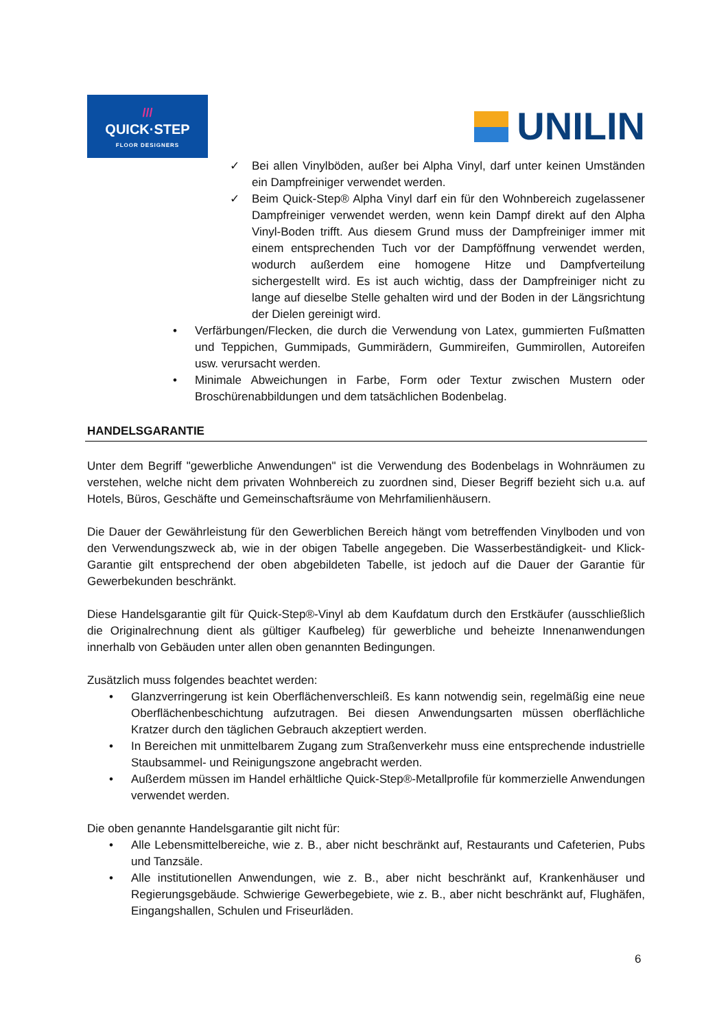///
QUICK·STEP
FLOOR DESIGNERS
UNILIN
✓ Bei allen Vinylböden, außer bei Alpha Vinyl, darf unter keinen Umständen ein Dampfreiniger verwendet werden.
✓ Beim Quick-Step® Alpha Vinyl darf ein für den Wohnbereich zugelassener Dampfreiniger verwendet werden, wenn kein Dampf direkt auf den Alpha Vinyl-Boden trifft. Aus diesem Grund muss der Dampfreiniger immer mit einem entsprechenden Tuch vor der Dampföffnung verwendet werden, wodurch außerdem eine homogene Hitze und Dampfverteilung sichergestellt wird. Es ist auch wichtig, dass der Dampfreiniger nicht zu lange auf dieselbe Stelle gehalten wird und der Boden in der Längsrichtung der Dielen gereinigt wird.
• Verfärbungen/Flecken, die durch die Verwendung von Latex, gummierten Fußmatten und Teppichen, Gummipads, Gummirädern, Gummireifen, Gummirollen, Autoreifen usw. verursacht werden.
• Minimale Abweichungen in Farbe, Form oder Textur zwischen Mustern oder Broschürenabbildungen und dem tatsächlichen Bodenbelag.
HANDELSGARANTIE
Unter dem Begriff "gewerbliche Anwendungen" ist die Verwendung des Bodenbelags in Wohnräumen zu verstehen, welche nicht dem privaten Wohnbereich zu zuordnen sind, Dieser Begriff bezieht sich u.a. auf Hotels, Büros, Geschäfte und Gemeinschaftsräume von Mehrfamilienhäusern.
Die Dauer der Gewährleistung für den Gewerblichen Bereich hängt vom betreffenden Vinylboden und von den Verwendungszweck ab, wie in der obigen Tabelle angegeben. Die Wasserbeständigkeit- und Klick-Garantie gilt entsprechend der oben abgebildeten Tabelle, ist jedoch auf die Dauer der Garantie für Gewerbekunden beschränkt.
Diese Handelsgarantie gilt für Quick-Step®-Vinyl ab dem Kaufdatum durch den Erstkäufer (ausschließlich die Originalrechnung dient als gültiger Kaufbeleg) für gewerbliche und beheizte Innenanwendungen innerhalb von Gebäuden unter allen oben genannten Bedingungen.
Zusätzlich muss folgendes beachtet werden:
• Glanzverringerung ist kein Oberflächenverschleiß. Es kann notwendig sein, regelmäßig eine neue Oberflächenbeschichtung aufzutragen. Bei diesen Anwendungsarten müssen oberflächliche Kratzer durch den täglichen Gebrauch akzeptiert werden.
• In Bereichen mit unmittelbarem Zugang zum Straßenverkehr muss eine entsprechende industrielle Staubsammel- und Reinigungszone angebracht werden.
• Außerdem müssen im Handel erhältliche Quick-Step®-Metallprofile für kommerzielle Anwendungen verwendet werden.
Die oben genannte Handelsgarantie gilt nicht für:
• Alle Lebensmittelbereiche, wie z. B., aber nicht beschränkt auf, Restaurants und Cafeterien, Pubs und Tanzsäle.
• Alle institutionellen Anwendungen, wie z. B., aber nicht beschränkt auf, Krankenhäuser und Regierungsgebäude. Schwierige Gewerbegebiete, wie z. B., aber nicht beschränkt auf, Flughäfen, Eingangshallen, Schulen und Friseurläden.
6